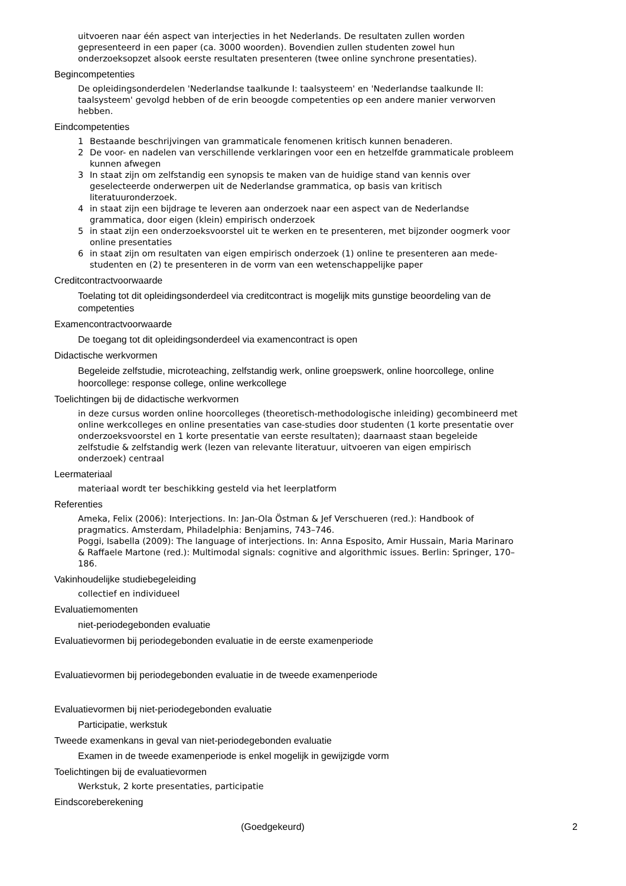uitvoeren naar één aspect van interjecties in het Nederlands. De resultaten zullen worden gepresenteerd in een paper (ca. 3000 woorden). Bovendien zullen studenten zowel hun onderzoeksopzet alsook eerste resultaten presenteren (twee online synchrone presentaties).
Begincompetenties
De opleidingsonderdelen 'Nederlandse taalkunde I: taalsysteem' en 'Nederlandse taalkunde II: taalsysteem' gevolgd hebben of de erin beoogde competenties op een andere manier verworven hebben.
Eindcompetenties
1 Bestaande beschrijvingen van grammaticale fenomenen kritisch kunnen benaderen.
2 De voor- en nadelen van verschillende verklaringen voor een en hetzelfde grammaticale probleem kunnen afwegen
3 In staat zijn om zelfstandig een synopsis te maken van de huidige stand van kennis over geselecteerde onderwerpen uit de Nederlandse grammatica, op basis van kritisch literatuuronderzoek.
4 in staat zijn een bijdrage te leveren aan onderzoek naar een aspect van de Nederlandse grammatica, door eigen (klein) empirisch onderzoek
5 in staat zijn een onderzoeksvoorstel uit te werken en te presenteren, met bijzonder oogmerk voor online presentaties
6 in staat zijn om resultaten van eigen empirisch onderzoek (1) online te presenteren aan mede-studenten en (2) te presenteren in de vorm van een wetenschappelijke paper
Creditcontractvoorwaarde
Toelating tot dit opleidingsonderdeel via creditcontract is mogelijk mits gunstige beoordeling van de competenties
Examencontractvoorwaarde
De toegang tot dit opleidingsonderdeel via examencontract is open
Didactische werkvormen
Begeleide zelfstudie, microteaching, zelfstandig werk, online groepswerk, online hoorcollege, online hoorcollege: response college, online werkcollege
Toelichtingen bij de didactische werkvormen
in deze cursus worden online hoorcolleges (theoretisch-methodologische inleiding) gecombineerd met online werkcolleges en online presentaties van case-studies door studenten (1 korte presentatie over onderzoeksvoorstel en 1 korte presentatie van eerste resultaten); daarnaast staan begeleide zelfstudie & zelfstandig werk (lezen van relevante literatuur, uitvoeren van eigen empirisch onderzoek) centraal
Leermateriaal
materiaal wordt ter beschikking gesteld via het leerplatform
Referenties
Ameka, Felix (2006): Interjections. In: Jan-Ola Östman & Jef Verschueren (red.): Handbook of pragmatics. Amsterdam, Philadelphia: Benjamins, 743–746.
Poggi, Isabella (2009): The language of interjections. In: Anna Esposito, Amir Hussain, Maria Marinaro & Raffaele Martone (red.): Multimodal signals: cognitive and algorithmic issues. Berlin: Springer, 170–186.
Vakinhoudelijke studiebegeleiding
collectief en individueel
Evaluatiemomenten
niet-periodegebonden evaluatie
Evaluatievormen bij periodegebonden evaluatie in de eerste examenperiode
Evaluatievormen bij periodegebonden evaluatie in de tweede examenperiode
Evaluatievormen bij niet-periodegebonden evaluatie
Participatie, werkstuk
Tweede examenkans in geval van niet-periodegebonden evaluatie
Examen in de tweede examenperiode is enkel mogelijk in gewijzigde vorm
Toelichtingen bij de evaluatievormen
Werkstuk, 2 korte presentaties, participatie
Eindscoreberekening
(Goedgekeurd) 2